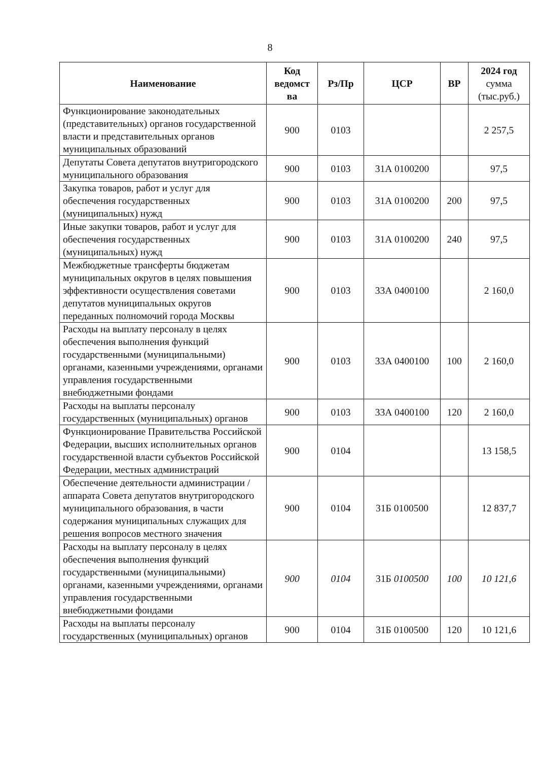8
| Наименование | Код ведомст ва | Рз/Пр | ЦСР | ВР | 2024 год сумма (тыс.руб.) |
| --- | --- | --- | --- | --- | --- |
| Функционирование законодательных (представительных) органов государственной власти и представительных органов муниципальных образований | 900 | 0103 | | | 2 257,5 |
| Депутаты Совета депутатов внутригородского муниципального образования | 900 | 0103 | 31А 0100200 | | 97,5 |
| Закупка товаров, работ и услуг для обеспечения государственных (муниципальных) нужд | 900 | 0103 | 31А 0100200 | 200 | 97,5 |
| Иные закупки товаров, работ и услуг для обеспечения государственных (муниципальных) нужд | 900 | 0103 | 31А 0100200 | 240 | 97,5 |
| Межбюджетные трансферты бюджетам муниципальных округов в целях повышения эффективности осуществления советами депутатов муниципальных округов переданных полномочий города Москвы | 900 | 0103 | 33А 0400100 | | 2 160,0 |
| Расходы на выплату персоналу в целях обеспечения выполнения функций государственными (муниципальными) органами, казенными учреждениями, органами управления государственными внебюджетными фондами | 900 | 0103 | 33А 0400100 | 100 | 2 160,0 |
| Расходы на выплаты персоналу государственных (муниципальных) органов | 900 | 0103 | 33А 0400100 | 120 | 2 160,0 |
| Функционирование Правительства Российской Федерации, высших исполнительных органов государственной власти субъектов Российской Федерации, местных администраций | 900 | 0104 | | | 13 158,5 |
| Обеспечение деятельности администрации / аппарата Совета депутатов внутригородского муниципального образования, в части содержания муниципальных служащих для решения вопросов местного значения | 900 | 0104 | 31Б 0100500 | | 12 837,7 |
| Расходы на выплату персоналу в целях обеспечения выполнения функций государственными (муниципальными) органами, казенными учреждениями, органами управления государственными внебюджетными фондами | 900 | 0104 | 31Б 0100500 | 100 | 10 121,6 |
| Расходы на выплаты персоналу государственных (муниципальных) органов | 900 | 0104 | 31Б 0100500 | 120 | 10 121,6 |